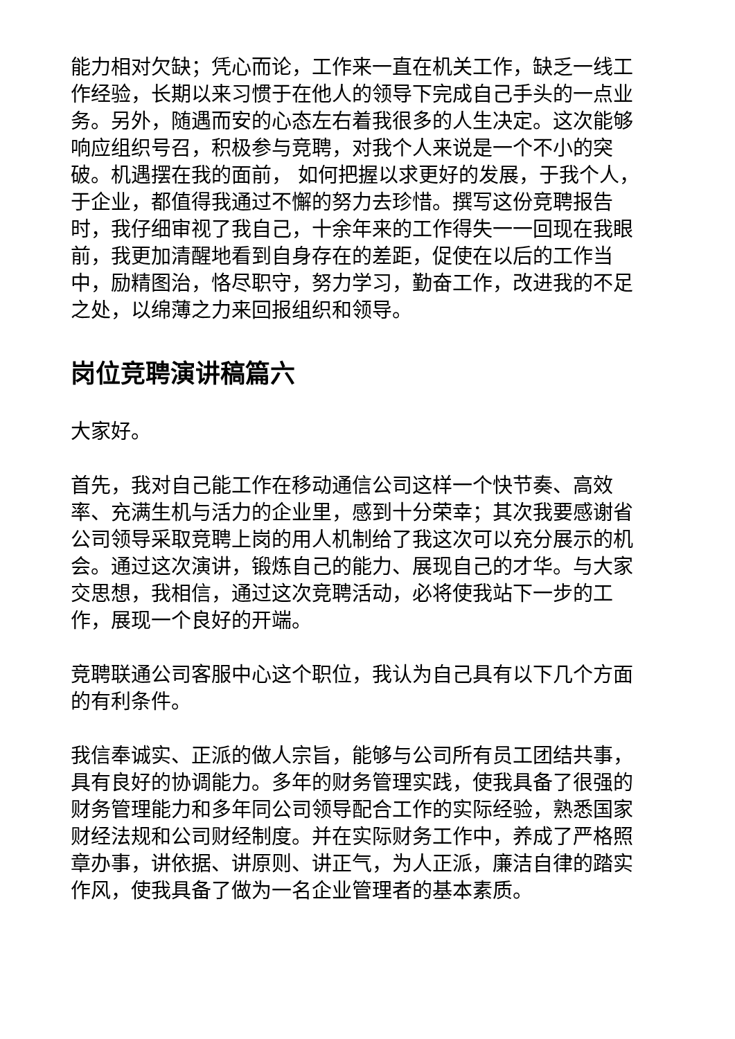能力相对欠缺；凭心而论，工作来一直在机关工作，缺乏一线工作经验，长期以来习惯于在他人的领导下完成自己手头的一点业务。另外，随遇而安的心态左右着我很多的人生决定。这次能够响应组织号召，积极参与竞聘，对我个人来说是一个不小的突破。机遇摆在我的面前， 如何把握以求更好的发展，于我个人，于企业，都值得我通过不懈的努力去珍惜。撰写这份竞聘报告时，我仔细审视了我自己，十余年来的工作得失一一回现在我眼前，我更加清醒地看到自身存在的差距，促使在以后的工作当中，励精图治，恪尽职守，努力学习，勤奋工作，改进我的不足之处，以绵薄之力来回报组织和领导。
岗位竞聘演讲稿篇六
大家好。
首先，我对自己能工作在移动通信公司这样一个快节奏、高效率、充满生机与活力的企业里，感到十分荣幸；其次我要感谢省公司领导采取竞聘上岗的用人机制给了我这次可以充分展示的机会。通过这次演讲，锻炼自己的能力、展现自己的才华。与大家交思想，我相信，通过这次竞聘活动，必将使我站下一步的工作，展现一个良好的开端。
竞聘联通公司客服中心这个职位，我认为自己具有以下几个方面的有利条件。
我信奉诚实、正派的做人宗旨，能够与公司所有员工团结共事，具有良好的协调能力。多年的财务管理实践，使我具备了很强的财务管理能力和多年同公司领导配合工作的实际经验，熟悉国家财经法规和公司财经制度。并在实际财务工作中，养成了严格照章办事，讲依据、讲原则、讲正气，为人正派，廉洁自律的踏实作风，使我具备了做为一名企业管理者的基本素质。